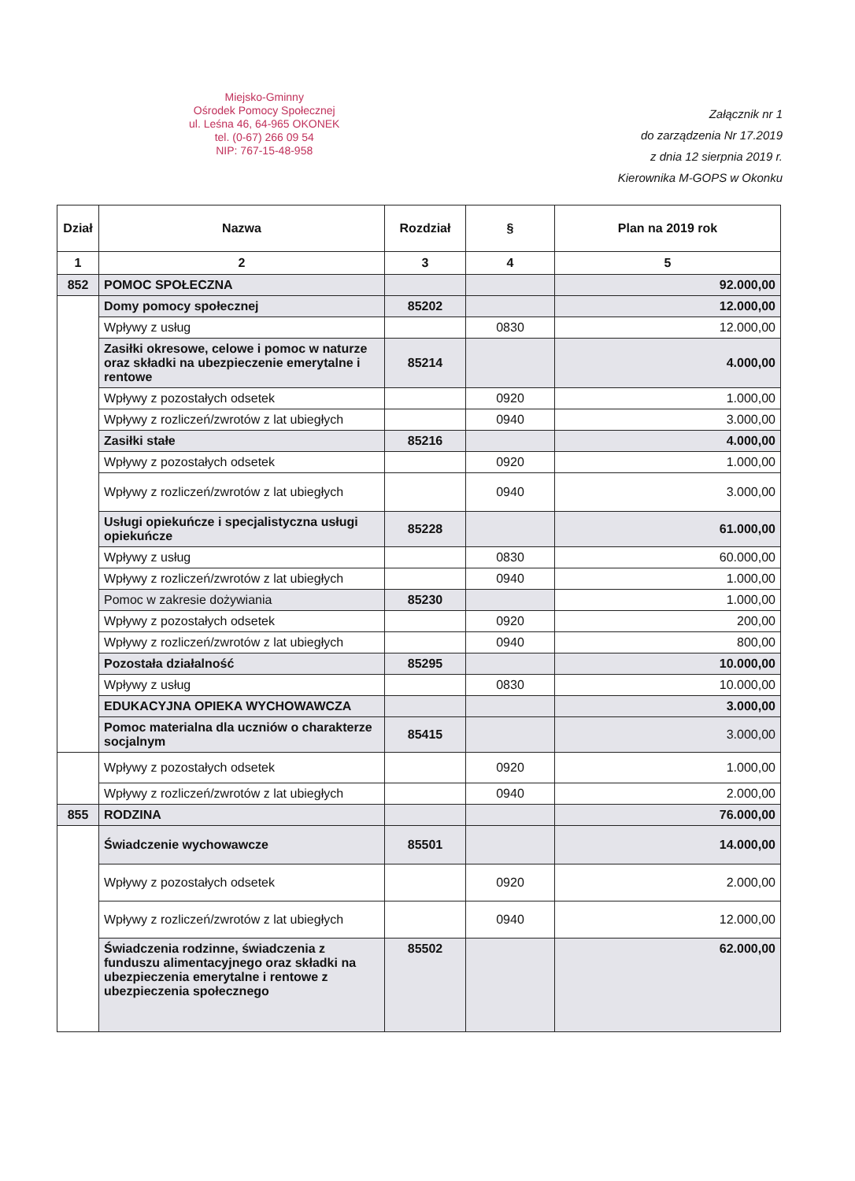Miejsko-Gminny
Ośrodek Pomocy Społecznej
ul. Leśna 46, 64-965 OKONEK
tel. (0-67) 266 09 54
NIP: 767-15-48-958
Załącznik nr 1
do zarządzenia Nr 17.2019
z dnia 12 sierpnia 2019 r.
Kierownika M-GOPS w Okonku
| Dział | Nazwa | Rozdział | § | Plan na 2019 rok |
| --- | --- | --- | --- | --- |
| 1 | 2 | 3 | 4 | 5 |
| 852 | POMOC SPOŁECZNA | | | 92.000,00 |
| | Domy pomocy społecznej | 85202 | | 12.000,00 |
| | Wpływy z usług | | 0830 | 12.000,00 |
| | Zasiłki okresowe, celowe i pomoc w naturze oraz składki na ubezpieczenie emerytalne i rentowe | 85214 | | 4.000,00 |
| | Wpływy z pozostałych odsetek | | 0920 | 1.000,00 |
| | Wpływy z rozliczeń/zwrotów z lat ubiegłych | | 0940 | 3.000,00 |
| | Zasiłki stałe | 85216 | | 4.000,00 |
| | Wpływy z pozostałych odsetek | | 0920 | 1.000,00 |
| | Wpływy z rozliczeń/zwrotów z lat ubiegłych | | 0940 | 3.000,00 |
| | Usługi opiekuńcze i specjalistyczna usługi opiekuńcze | 85228 | | 61.000,00 |
| | Wpływy z usług | | 0830 | 60.000,00 |
| | Wpływy z rozliczeń/zwrotów z lat ubiegłych | | 0940 | 1.000,00 |
| | Pomoc w zakresie dożywiania | 85230 | | 1.000,00 |
| | Wpływy z pozostałych odsetek | | 0920 | 200,00 |
| | Wpływy z rozliczeń/zwrotów z lat ubiegłych | | 0940 | 800,00 |
| | Pozostała działalność | 85295 | | 10.000,00 |
| | Wpływy z usług | | 0830 | 10.000,00 |
| | EDUKACYJNA OPIEKA WYCHOWAWCZA | | | 3.000,00 |
| | Pomoc materialna dla uczniów o charakterze socjalnym | 85415 | | 3.000,00 |
| | Wpływy z pozostałych odsetek | | 0920 | 1.000,00 |
| | Wpływy z rozliczeń/zwrotów z lat ubiegłych | | 0940 | 2.000,00 |
| 855 | RODZINA | | | 76.000,00 |
| | Świadczenie wychowawcze | 85501 | | 14.000,00 |
| | Wpływy z pozostałych odsetek | | 0920 | 2.000,00 |
| | Wpływy z rozliczeń/zwrotów z lat ubiegłych | | 0940 | 12.000,00 |
| | Świadczenia rodzinne, świadczenia z funduszu alimentacyjnego oraz składki na ubezpieczenia emerytalne i rentowe z ubezpieczenia społecznego | 85502 | | 62.000,00 |